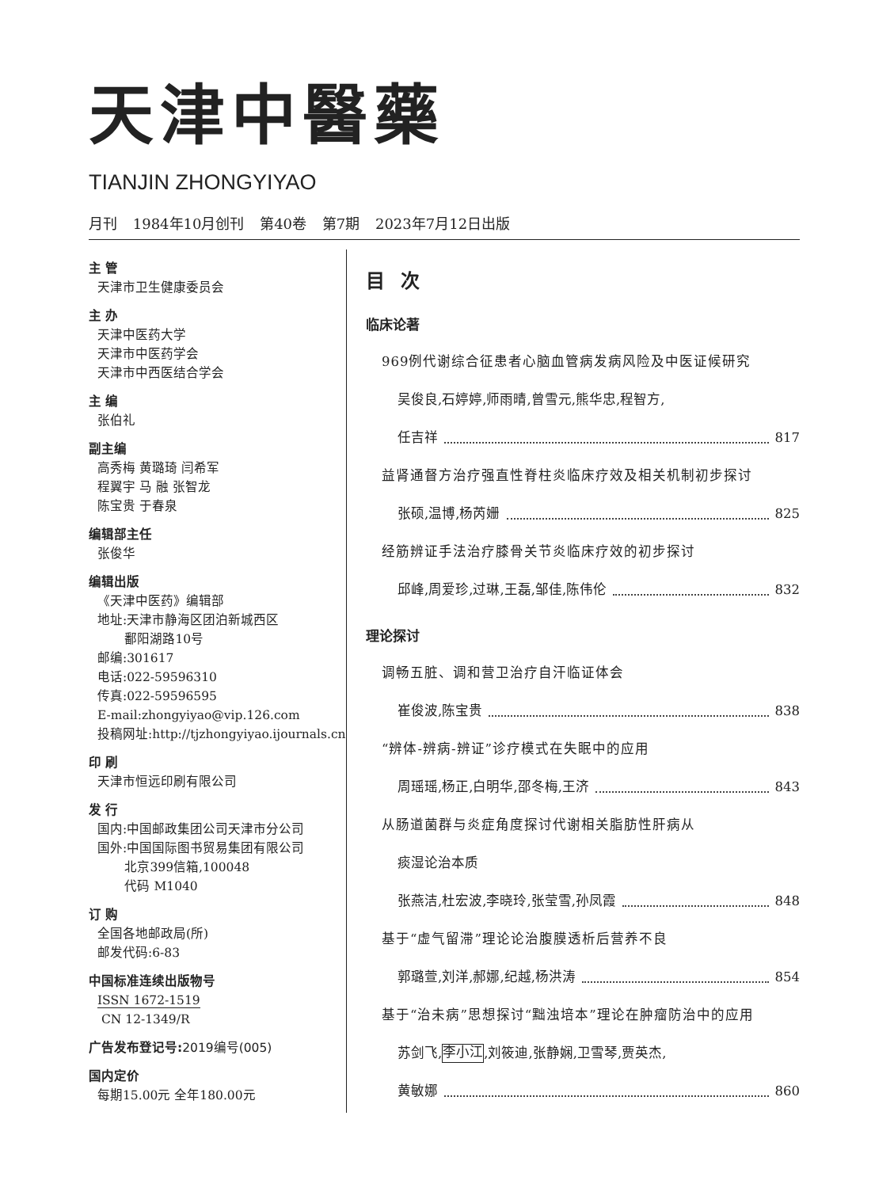天津中醫藥
TIANJIN ZHONGYIYAO
月刊 1984年10月创刊 第40卷 第7期 2023年7月12日出版
主 管
天津市卫生健康委员会
主 办
天津中医药大学
天津市中医药学会
天津市中西医结合学会
主 编
张伯礼
副主编
高秀梅 黄璐琦 闫希军
程翼宇 马 融 张智龙
陈宝贵 于春泉
编辑部主任
张俊华
编辑出版
《天津中医药》编辑部
地址:天津市静海区团泊新城西区
鄱阳湖路10号
邮编:301617
电话:022-59596310
传真:022-59596595
E-mail:zhongyiyao@vip.126.com
投稿网址:http://tjzhongyiyao.ijournals.cn
印 刷
天津市恒远印刷有限公司
发 行
国内:中国邮政集团公司天津市分公司
国外:中国国际图书贸易集团有限公司
北京399信箱,100048
代码 M1040
订 购
全国各地邮政局(所)
邮发代码:6-83
中国标准连续出版物号
ISSN 1672-1519
CN 12-1349/R
广告发布登记号:2019编号(005)
国内定价
每期15.00元 全年180.00元
目次
临床论著
969例代谢综合征患者心脑血管病发病风险及中医证候研究
吴俊良,石婷婷,师雨晴,曾雪元,熊华忠,程智方,
任吉祥 817
益肾通督方治疗强直性脊柱炎临床疗效及相关机制初步探讨
张硕,温博,杨芮姗 825
经筋辨证手法治疗膝骨关节炎临床疗效的初步探讨
邱峰,周爱珍,过琳,王磊,邹佳,陈伟伦 832
理论探讨
调畅五脏、调和营卫治疗自汗临证体会
崔俊波,陈宝贵 838
“辨体-辨病-辨证”诊疗模式在失眠中的应用
周瑶瑶,杨正,白明华,邵冬梅,王济 843
从肠道菌群与炎症角度探讨代谢相关脂肪性肝病从
痰湿论治本质
张燕洁,杜宏波,李晓玲,张莹雪,孙凤霞 848
基于“虚气留滞”理论论治腹膜透析后营养不良
郭璐萱,刘洋,郝娜,纪越,杨洪涛 854
基于“治未病”思想探讨“黜浊培本”理论在肿瘤防治中的应用
苏剑飞, 李小江,刘筱迪,张静娴,卫雪琴,贾英杰,
黄敏娜 860